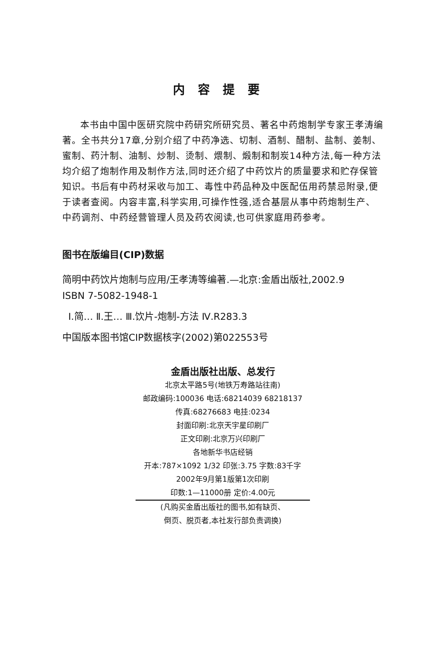内容提要
本书由中国中医研究院中药研究所研究员、著名中药炮制学专家王孝涛编著。全书共分17章,分别介绍了中药净选、切制、酒制、醋制、盐制、姜制、蜜制、药汁制、油制、炒制、烫制、煨制、煅制和制炭14种方法,每一种方法均介绍了炮制作用及制作方法,同时还介绍了中药饮片的质量要求和贮存保管知识。书后有中药材采收与加工、毒性中药品种及中医配伍用药禁忌附录,便于读者查阅。内容丰富,科学实用,可操作性强,适合基层从事中药炮制生产、中药调剂、中药经营管理人员及药农阅读,也可供家庭用药参考。
图书在版编目(CIP)数据
简明中药饮片炮制与应用/王孝涛等编著.—北京:金盾出版社,2002.9
ISBN 7-5082-1948-1
Ⅰ.简… Ⅱ.王… Ⅲ.饮片-炮制-方法 Ⅳ.R283.3
中国版本图书馆CIP数据核字(2002)第022553号
金盾出版社出版、总发行
北京太平路5号(地铁万寿路站往南)
邮政编码:100036 电话:68214039 68218137
传真:68276683 电挂:0234
封面印刷:北京天宇星印刷厂
正文印刷:北京万兴印刷厂
各地新华书店经销
开本:787×1092 1/32 印张:3.75 字数:83千字
2002年9月第1版第1次印刷
印数:1—11000册 定价:4.00元
(凡购买金盾出版社的图书,如有缺页、
倒页、脱页者,本社发行部负责调换)